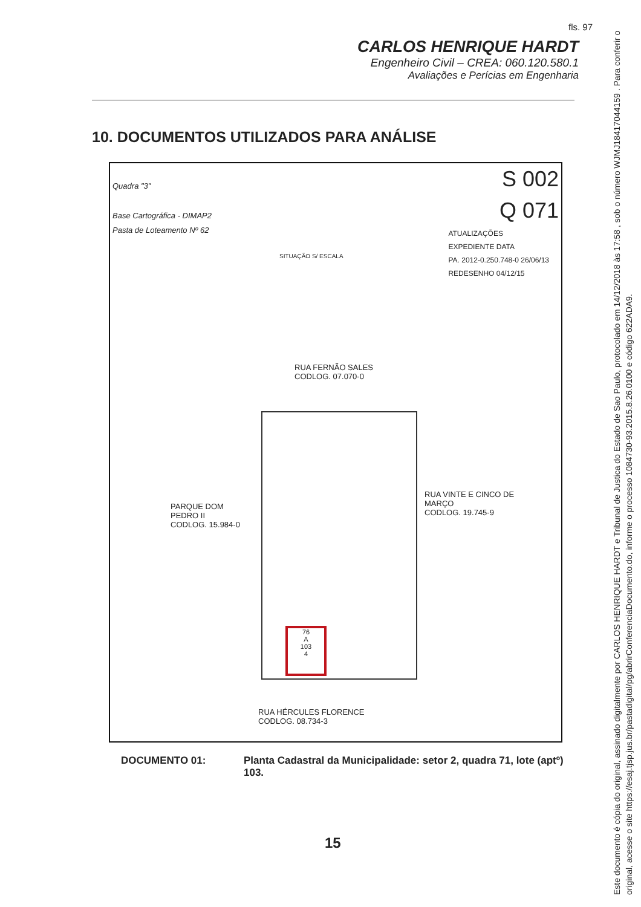fls. 97
CARLOS HENRIQUE HARDT
Engenheiro Civil – CREA: 060.120.580.1
Avaliações e Perícias em Engenharia
10. DOCUMENTOS UTILIZADOS PARA ANÁLISE
Quadra "3"
Base Cartográfica - DIMAP2
Pasta de Loteamento Nº 62
SITUAÇÃO S/ ESCALA
S 002
Q 071
ATUALIZAÇÕES
EXPEDIENTE DATA
PA. 2012-0.250.748-0 26/06/13
REDESENHO 04/12/15
RUA FERNÃO SALES
CODLOG. 07.070-0
RUA VINTE E CINCO DE MARÇO
CODLOG. 19.745-9
PARQUE DOM PEDRO II
CODLOG. 15.984-0
76
A
103
4
RUA HÉRCULES FLORENCE
CODLOG. 08.734-3
DOCUMENTO 01: Planta Cadastral da Municipalidade: setor 2, quadra 71, lote (aptº) 103.
15
Este documento é cópia do original, assinado digitalmente por CARLOS HENRIQUE HARDT e Tribunal de Justica do Estado de Sao Paulo, protocolado em 14/12/2018 às 17:58 , sob o número WJMJ18417044159 . Para conferir o original, acesse o site https://esaj.tjsp.jus.br/pastadigital/pg/abrirConferenciaDocumento.do, informe o processo 1084730-93.2015.8.26.0100 e código 622ADA9.